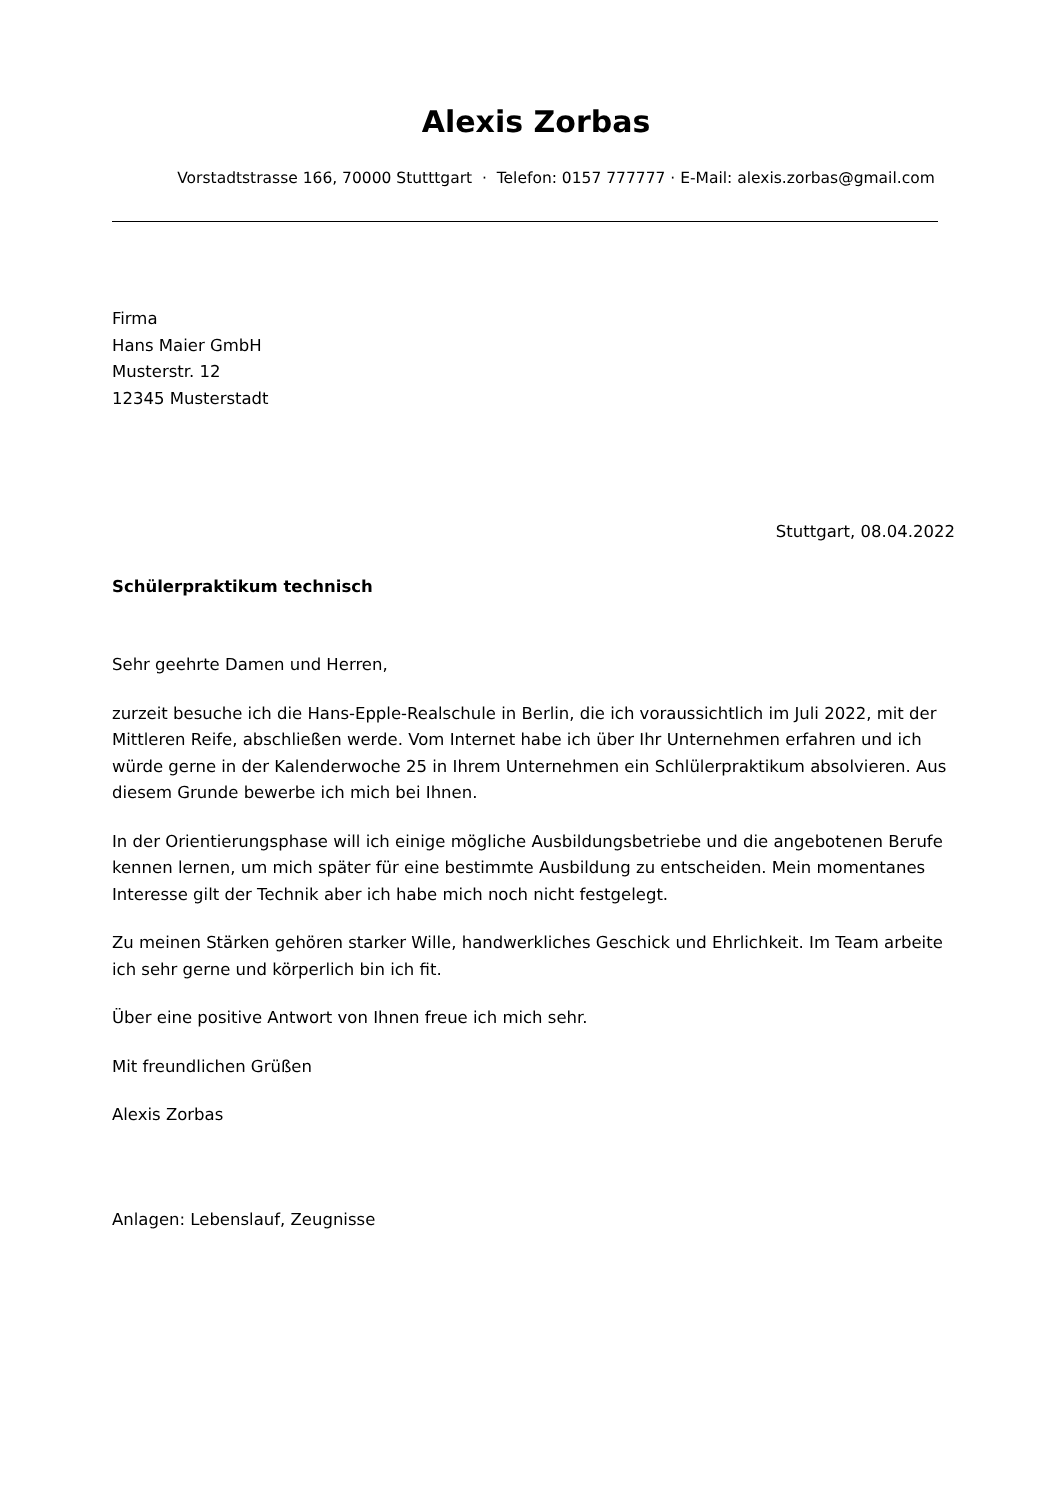Alexis Zorbas
Vorstadtstrasse 166, 70000 Stutttgart · Telefon: 0157 777777 · E-Mail: alexis.zorbas@gmail.com
Firma
Hans Maier GmbH
Musterstr. 12
12345 Musterstadt
Stuttgart, 08.04.2022
Schülerpraktikum technisch
Sehr geehrte Damen und Herren,
zurzeit besuche ich die Hans-Epple-Realschule in Berlin, die ich voraussichtlich im Juli 2022, mit der Mittleren Reife, abschließen werde. Vom Internet habe ich über Ihr Unternehmen erfahren und ich würde gerne in der Kalenderwoche 25 in Ihrem Unternehmen ein Schlülerpraktikum absolvieren. Aus diesem Grunde bewerbe ich mich bei Ihnen.
In der Orientierungsphase will ich einige mögliche Ausbildungsbetriebe und die angebotenen Berufe kennen lernen, um mich später für eine bestimmte Ausbildung zu entscheiden. Mein momentanes Interesse gilt der Technik aber ich habe mich noch nicht festgelegt.
Zu meinen Stärken gehören starker Wille, handwerkliches Geschick und Ehrlichkeit. Im Team arbeite ich sehr gerne und körperlich bin ich fit.
Über eine positive Antwort von Ihnen freue ich mich sehr.
Mit freundlichen Grüßen
Alexis Zorbas
Anlagen: Lebenslauf, Zeugnisse